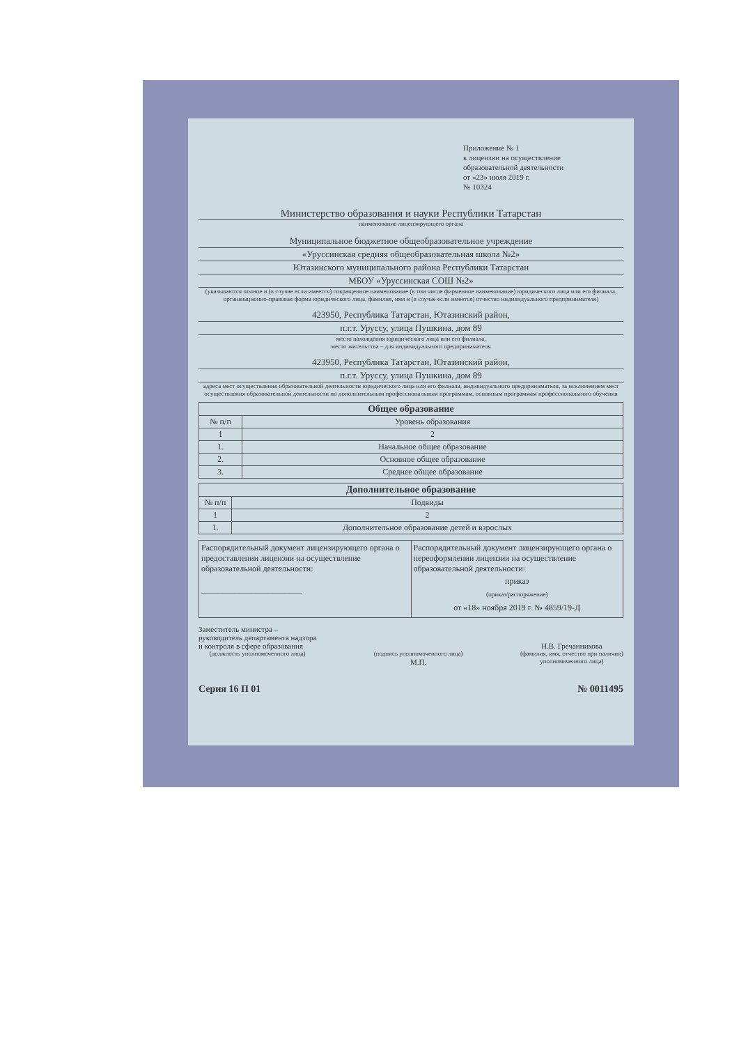Приложение № 1
к лицензии на осуществление
образовательной деятельности
от «23» июля 2019 г.
№ 10324
Министерство образования и науки Республики Татарстан
наименование лицензирующего органа
Муниципальное бюджетное общеобразовательное учреждение
«Уруссинская средняя общеобразовательная школа №2»
Ютазинского муниципального района Республики Татарстан
МБОУ «Уруссинская СОШ №2»
(указываются полное и (в случае если имеется) сокращенное наименование (в том числе фирменное наименование) юридического лица или его филиала, организационно-правовая форма юридического лица, фамилия, имя и (в случае если имеется) отчество индивидуального предпринимателя)
423950, Республика Татарстан, Ютазинский район,
п.г.т. Уруссу, улица Пушкина, дом 89
место нахождения юридического лица или его филиала,
место жительства – для индивидуального предпринимателя
423950, Республика Татарстан, Ютазинский район,
п.г.т. Уруссу, улица Пушкина, дом 89
адреса мест осуществления образовательной деятельности юридического лица или его филиала, индивидуального предпринимателя, за исключением мест осуществления образовательной деятельности по дополнительным профессиональным программам, основным программам профессионального обучения
| Общее образование | |
| --- | --- |
| № п/п | Уровень образования |
| 1 | 2 |
| 1. | Начальное общее образование |
| 2. | Основное общее образование |
| 3. | Среднее общее образование |
| Дополнительное образование | |
| --- | --- |
| № п/п | Подвиды |
| 1 | 2 |
| 1. | Дополнительное образование детей и взрослых |
Распорядительный документ лицензирующего органа о предоставлении лицензии на осуществление образовательной деятельности:
________________________
Распорядительный документ лицензирующего органа о переоформлении лицензии на осуществление образовательной деятельности:
приказ
(приказ/распоряжение)
от «18» ноября 2019 г. № 4859/19-Д
Заместитель министра –
руководитель департамента надзора
и контроля в сфере образования
(должность уполномоченного лица)
(подпись уполномоченного лица)
М.П.
Н.В. Гречанникова
(фамилия, имя, отчество при наличии)
уполномоченного лица)
Серия 16 П 01 № 0011495